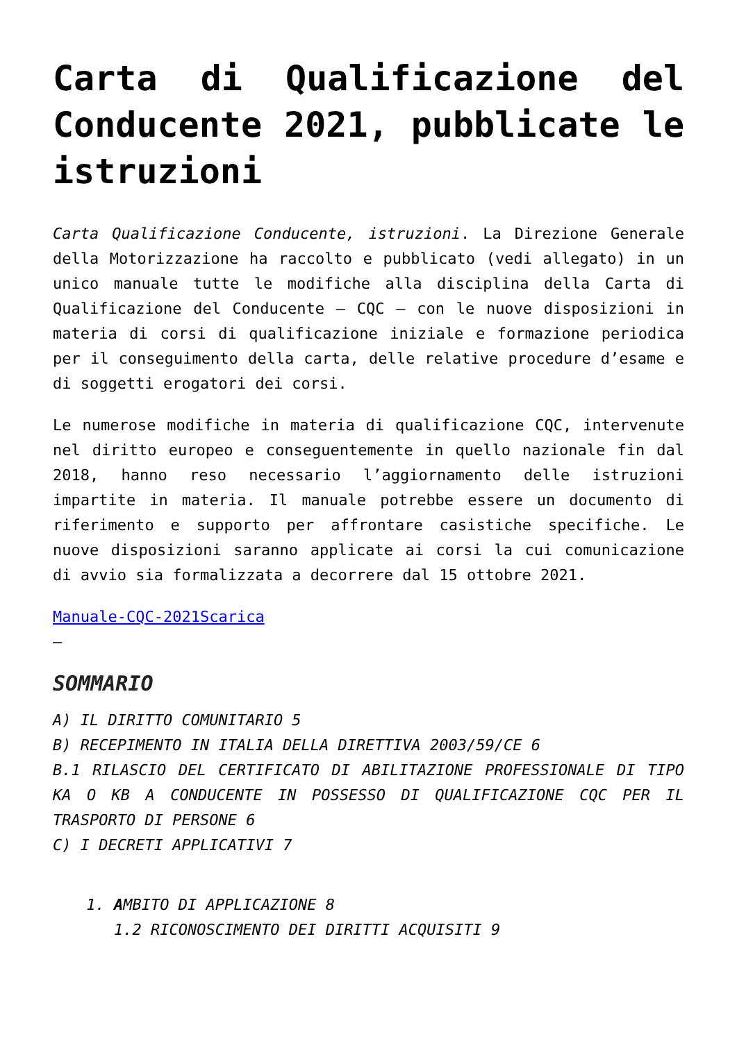Carta di Qualificazione del Conducente 2021, pubblicate le istruzioni
Carta Qualificazione Conducente, istruzioni. La Direzione Generale della Motorizzazione ha raccolto e pubblicato (vedi allegato) in un unico manuale tutte le modifiche alla disciplina della Carta di Qualificazione del Conducente – CQC – con le nuove disposizioni in materia di corsi di qualificazione iniziale e formazione periodica per il conseguimento della carta, delle relative procedure d’esame e di soggetti erogatori dei corsi.
Le numerose modifiche in materia di qualificazione CQC, intervenute nel diritto europeo e conseguentemente in quello nazionale fin dal 2018, hanno reso necessario l’aggiornamento delle istruzioni impartite in materia. Il manuale potrebbe essere un documento di riferimento e supporto per affrontare casistiche specifiche. Le nuove disposizioni saranno applicate ai corsi la cui comunicazione di avvio sia formalizzata a decorrere dal 15 ottobre 2021.
Manuale-CQC-2021Scarica
–
SOMMARIO
A) IL DIRITTO COMUNITARIO 5
B) RECEPIMENTO IN ITALIA DELLA DIRETTIVA 2003/59/CE 6
B.1 RILASCIO DEL CERTIFICATO DI ABILITAZIONE PROFESSIONALE DI TIPO KA O KB A CONDUCENTE IN POSSESSO DI QUALIFICAZIONE CQC PER IL TRASPORTO DI PERSONE 6
C) I DECRETI APPLICATIVI 7
1. AMBITO DI APPLICAZIONE 8
1.2 RICONOSCIMENTO DEI DIRITTI ACQUISITI 9